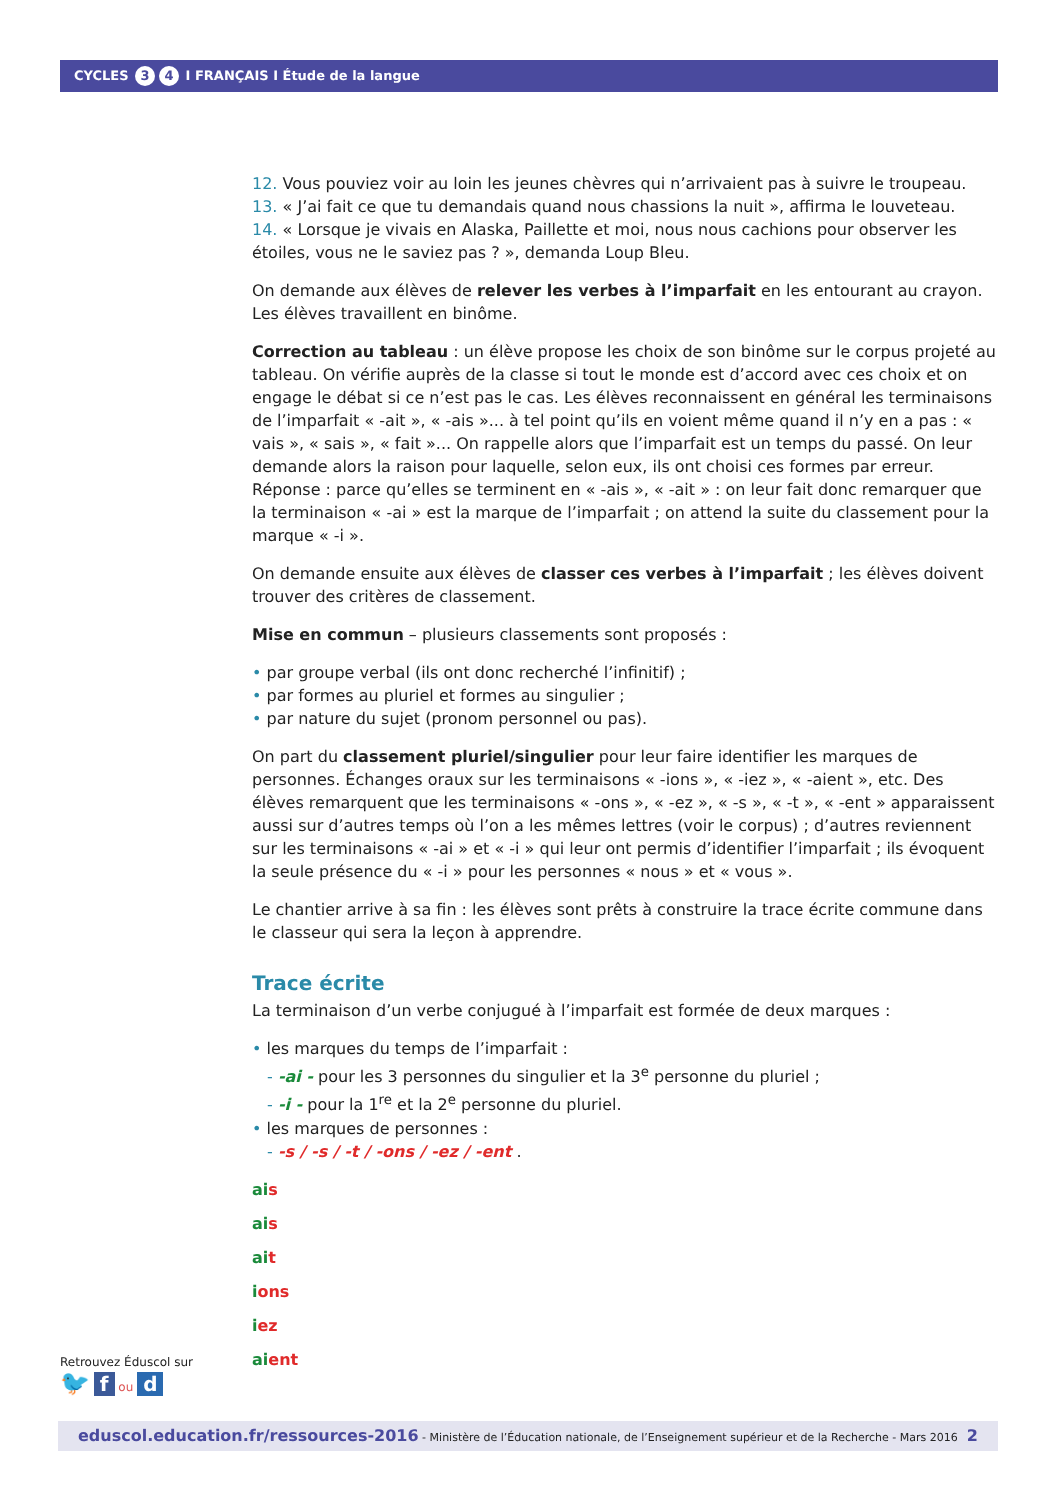CYCLES 3 4 I FRANÇAIS I Étude de la langue
12. Vous pouviez voir au loin les jeunes chèvres qui n’arrivaient pas à suivre le troupeau.
13. « J’ai fait ce que tu demandais quand nous chassions la nuit », affirma le louveteau.
14. « Lorsque je vivais en Alaska, Paillette et moi, nous nous cachions pour observer les étoiles, vous ne le saviez pas ? », demanda Loup Bleu.
On demande aux élèves de relever les verbes à l’imparfait en les entourant au crayon. Les élèves travaillent en binôme.
Correction au tableau : un élève propose les choix de son binôme sur le corpus projeté au tableau. On vérifie auprès de la classe si tout le monde est d’accord avec ces choix et on engage le débat si ce n’est pas le cas. Les élèves reconnaissent en général les terminaisons de l’imparfait « -ait », « -ais »... à tel point qu’ils en voient même quand il n’y en a pas : « vais », « sais », « fait »... On rappelle alors que l’imparfait est un temps du passé. On leur demande alors la raison pour laquelle, selon eux, ils ont choisi ces formes par erreur. Réponse : parce qu’elles se terminent en « -ais », « -ait » : on leur fait donc remarquer que la terminaison « -ai » est la marque de l’imparfait ; on attend la suite du classement pour la marque « -i ».
On demande ensuite aux élèves de classer ces verbes à l’imparfait ; les élèves doivent trouver des critères de classement.
Mise en commun – plusieurs classements sont proposés :
• par groupe verbal (ils ont donc recherché l’infinitif) ;
• par formes au pluriel et formes au singulier ;
• par nature du sujet (pronom personnel ou pas).
On part du classement pluriel/singulier pour leur faire identifier les marques de personnes. Échanges oraux sur les terminaisons « -ions », « -iez », « -aient », etc. Des élèves remarquent que les terminaisons « -ons », « -ez », « -s », « -t », « -ent » apparaissent aussi sur d’autres temps où l’on a les mêmes lettres (voir le corpus) ; d’autres reviennent sur les terminaisons « -ai » et « -i » qui leur ont permis d’identifier l’imparfait ; ils évoquent la seule présence du « -i » pour les personnes « nous » et « vous ».
Le chantier arrive à sa fin : les élèves sont prêts à construire la trace écrite commune dans le classeur qui sera la leçon à apprendre.
Trace écrite
La terminaison d’un verbe conjugué à l’imparfait est formée de deux marques :
• les marques du temps de l’imparfait :
- -ai - pour les 3 personnes du singulier et la 3<sup>e</sup> personne du pluriel ;
- -i - pour la 1<sup>re</sup> et la 2<sup>e</sup> personne du pluriel.
• les marques de personnes :
- -s / -s / -t / -ons / -ez / -ent .
ai s
ai s
ai t
ions
iez
ai ent
Retrouvez Éduscol sur
🐦 f ou d
eduscol.education.fr/ressources-2016 - Ministère de l’Éducation nationale, de l’Enseignement supérieur et de la Recherche - Mars 2016 2